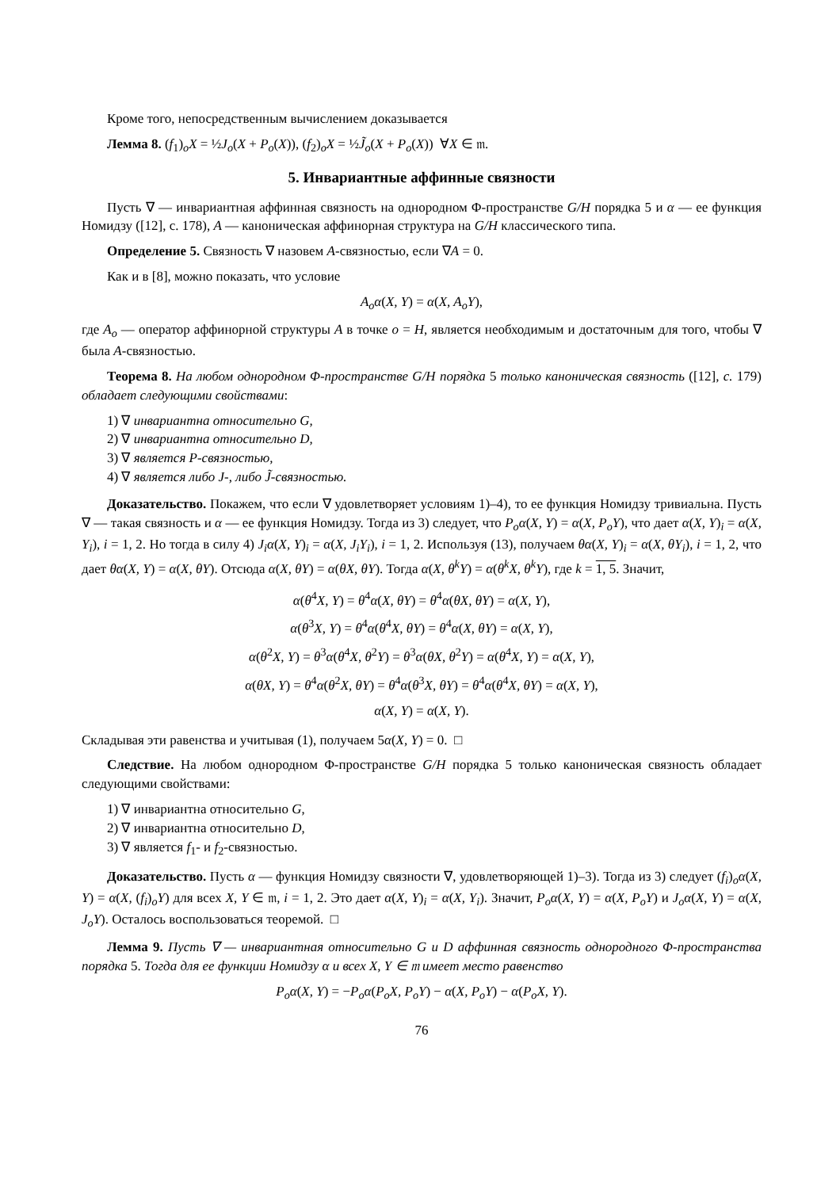Кроме того, непосредственным вычислением доказывается
Лемма 8. (f<sub>1</sub>)<sub>o</sub>X = ½J<sub>o</sub>(X + P<sub>o</sub>(X)), (f<sub>2</sub>)<sub>o</sub>X = ½J̃<sub>o</sub>(X + P<sub>o</sub>(X)) ∀X ∈ 𝔪.
5. Инвариантные аффинные связности
Пусть ∇ — инвариантная аффинная связность на однородном Φ-пространстве G/H порядка 5 и α — ее функция Номидзу ([12], с. 178), A — каноническая аффинорная структура на G/H классического типа.
Определение 5. Связность ∇ назовем A-связностью, если ∇A = 0.
Как и в [8], можно показать, что условие
A<sub>o</sub>α(X, Y) = α(X, A<sub>o</sub>Y),
где A<sub>o</sub> — оператор аффинорной структуры A в точке o = H, является необходимым и достаточным для того, чтобы ∇ была A-связностью.
Теорема 8. На любом однородном Φ-пространстве G/H порядка 5 только каноническая связность ([12], с. 179) обладает следующими свойствами:
1) ∇ инвариантна относительно G,
2) ∇ инвариантна относительно D,
3) ∇ является P-связностью,
4) ∇ является либо J-, либо J̃-связностью.
Доказательство. Покажем, что если ∇ удовлетворяет условиям 1)–4), то ее функция Номидзу тривиальна. Пусть ∇ — такая связность и α — ее функция Номидзу. Тогда из 3) следует, что P<sub>o</sub>α(X, Y) = α(X, P<sub>o</sub>Y), что дает α(X, Y)<sub>i</sub> = α(X, Y<sub>i</sub>), i = 1, 2. Но тогда в силу 4) J<sub>i</sub>α(X, Y)<sub>i</sub> = α(X, J<sub>i</sub>Y<sub>i</sub>), i = 1, 2. Используя (13), получаем θα(X, Y)<sub>i</sub> = α(X, θY<sub>i</sub>), i = 1, 2, что дает θα(X, Y) = α(X, θY). Отсюда α(X, θY) = α(θX, θY). Тогда α(X, θ<sup>k</sup>Y) = α(θ<sup>k</sup>X, θ<sup>k</sup>Y), где k = 1, 5. Значит,
α(θ<sup>4</sup>X, Y) = θ<sup>4</sup>α(X, θY) = θ<sup>4</sup>α(θX, θY) = α(X, Y),
α(θ<sup>3</sup>X, Y) = θ<sup>4</sup>α(θ<sup>4</sup>X, θY) = θ<sup>4</sup>α(X, θY) = α(X, Y),
α(θ<sup>2</sup>X, Y) = θ<sup>3</sup>α(θ<sup>4</sup>X, θ<sup>2</sup>Y) = θ<sup>3</sup>α(θX, θ<sup>2</sup>Y) = α(θ<sup>4</sup>X, Y) = α(X, Y),
α(θX, Y) = θ<sup>4</sup>α(θ<sup>2</sup>X, θY) = θ<sup>4</sup>α(θ<sup>3</sup>X, θY) = θ<sup>4</sup>α(θ<sup>4</sup>X, θY) = α(X, Y),
α(X, Y) = α(X, Y).
Складывая эти равенства и учитывая (1), получаем 5α(X, Y) = 0. □
Следствие. На любом однородном Φ-пространстве G/H порядка 5 только каноническая связность обладает следующими свойствами:
1) ∇ инвариантна относительно G,
2) ∇ инвариантна относительно D,
3) ∇ является f<sub>1</sub>- и f<sub>2</sub>-связностью.
Доказательство. Пусть α — функция Номидзу связности ∇, удовлетворяющей 1)–3). Тогда из 3) следует (f<sub>i</sub>)<sub>o</sub>α(X, Y) = α(X, (f<sub>i</sub>)<sub>o</sub>Y) для всех X, Y ∈ 𝔪, i = 1, 2. Это дает α(X, Y)<sub>i</sub> = α(X, Y<sub>i</sub>). Значит, P<sub>o</sub>α(X, Y) = α(X, P<sub>o</sub>Y) и J<sub>o</sub>α(X, Y) = α(X, J<sub>o</sub>Y). Осталось воспользоваться теоремой. □
Лемма 9. Пусть ∇ — инвариантная относительно G и D аффинная связность однородного Φ-пространства порядка 5. Тогда для ее функции Номидзу α и всех X, Y ∈ 𝔪 имеет место равенство
P<sub>o</sub>α(X, Y) = −P<sub>o</sub>α(P<sub>o</sub>X, P<sub>o</sub>Y) − α(X, P<sub>o</sub>Y) − α(P<sub>o</sub>X, Y).
76